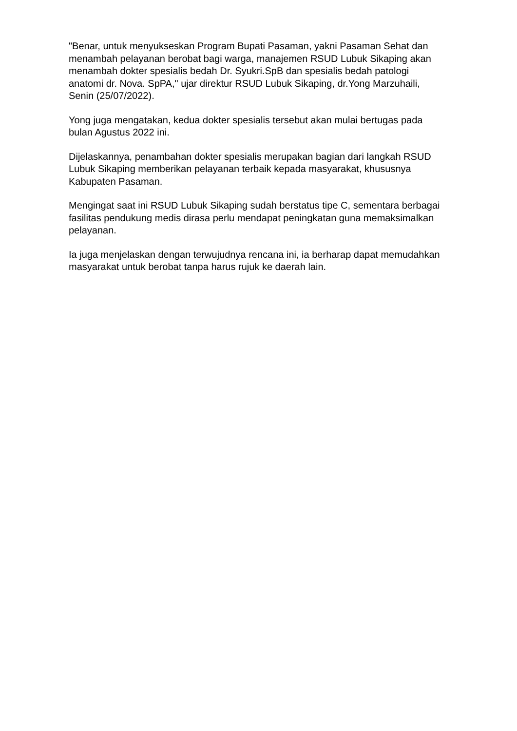"Benar, untuk menyukseskan Program Bupati Pasaman, yakni Pasaman Sehat dan menambah pelayanan berobat bagi warga, manajemen RSUD Lubuk Sikaping akan menambah dokter spesialis bedah Dr. Syukri.SpB dan spesialis bedah patologi anatomi dr. Nova. SpPA," ujar direktur RSUD Lubuk Sikaping, dr.Yong Marzuhaili, Senin (25/07/2022).
Yong juga mengatakan, kedua dokter spesialis tersebut akan mulai bertugas pada bulan Agustus 2022 ini.
Dijelaskannya, penambahan dokter spesialis merupakan bagian dari langkah RSUD Lubuk Sikaping memberikan pelayanan terbaik kepada masyarakat, khususnya Kabupaten Pasaman.
Mengingat saat ini RSUD Lubuk Sikaping sudah berstatus tipe C, sementara berbagai fasilitas pendukung medis dirasa perlu mendapat peningkatan guna memaksimalkan pelayanan.
Ia juga menjelaskan dengan terwujudnya rencana ini, ia berharap dapat memudahkan masyarakat untuk berobat tanpa harus rujuk ke daerah lain.